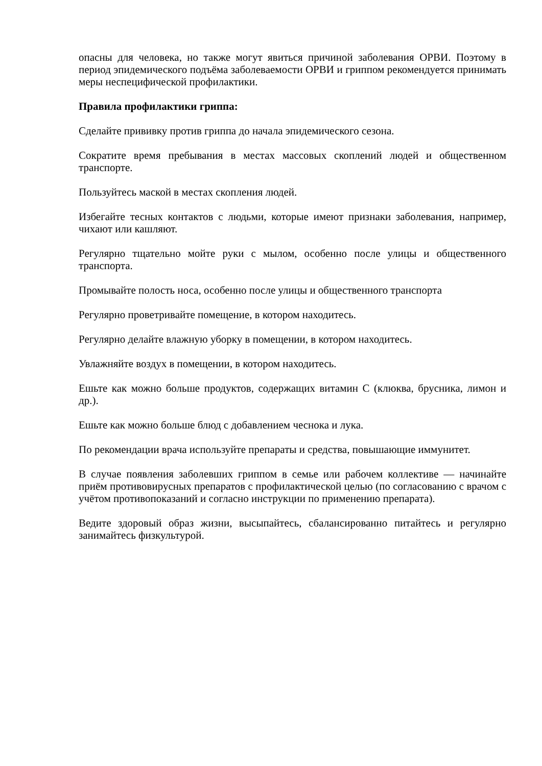опасны для человека, но также могут явиться причиной заболевания ОРВИ. Поэтому в период эпидемического подъёма заболеваемости ОРВИ и гриппом рекомендуется принимать меры неспецифической профилактики.
Правила профилактики гриппа:
Сделайте прививку против гриппа до начала эпидемического сезона.
Сократите время пребывания в местах массовых скоплений людей и общественном транспорте.
Пользуйтесь маской в местах скопления людей.
Избегайте тесных контактов с людьми, которые имеют признаки заболевания, например, чихают или кашляют.
Регулярно тщательно мойте руки с мылом, особенно после улицы и общественного транспорта.
Промывайте полость носа, особенно после улицы и общественного транспорта
Регулярно проветривайте помещение, в котором находитесь.
Регулярно делайте влажную уборку в помещении, в котором находитесь.
Увлажняйте воздух в помещении, в котором находитесь.
Ешьте как можно больше продуктов, содержащих витамин С (клюква, брусника, лимон и др.).
Ешьте как можно больше блюд с добавлением чеснока и лука.
По рекомендации врача используйте препараты и средства, повышающие иммунитет.
В случае появления заболевших гриппом в семье или рабочем коллективе — начинайте приём противовирусных препаратов с профилактической целью (по согласованию с врачом с учётом противопоказаний и согласно инструкции по применению препарата).
Ведите здоровый образ жизни, высыпайтесь, сбалансированно питайтесь и регулярно занимайтесь физкультурой.